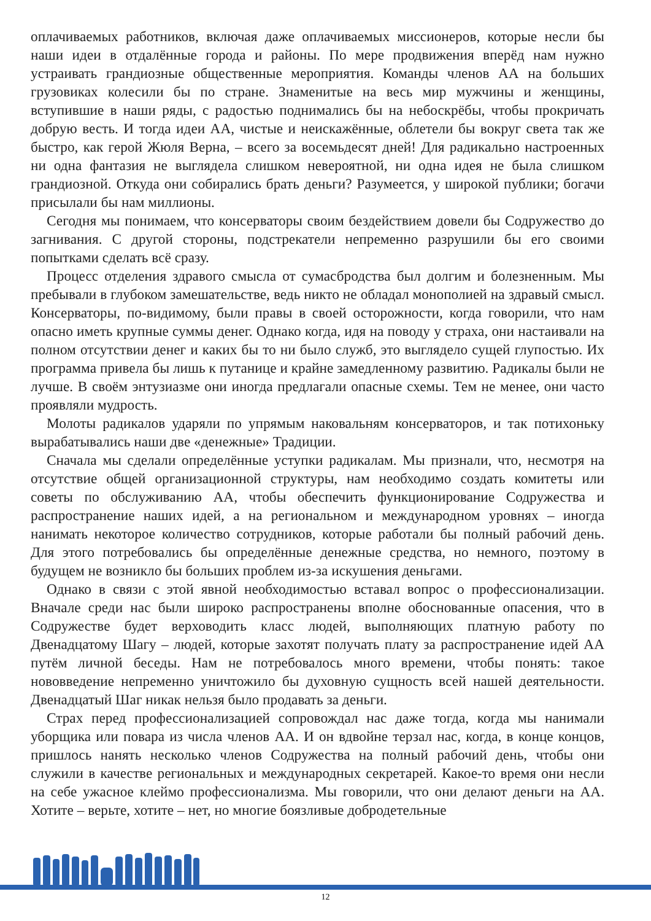оплачиваемых работников, включая даже оплачиваемых миссионеров, которые несли бы наши идеи в отдалённые города и районы. По мере продвижения вперёд нам нужно устраивать грандиозные общественные мероприятия. Команды членов АА на больших грузовиках колесили бы по стране. Знаменитые на весь мир мужчины и женщины, вступившие в наши ряды, с радостью поднимались бы на небоскрёбы, чтобы прокричать добрую весть. И тогда идеи АА, чистые и неискажённые, облетели бы вокруг света так же быстро, как герой Жюля Верна, – всего за восемьдесят дней! Для радикально настроенных ни одна фантазия не выглядела слишком невероятной, ни одна идея не была слишком грандиозной. Откуда они собирались брать деньги? Разумеется, у широкой публики; богачи присылали бы нам миллионы.
Сегодня мы понимаем, что консерваторы своим бездействием довели бы Содружество до загнивания. С другой стороны, подстрекатели непременно разрушили бы его своими попытками сделать всё сразу.
Процесс отделения здравого смысла от сумасбродства был долгим и болезненным. Мы пребывали в глубоком замешательстве, ведь никто не обладал монополией на здравый смысл. Консерваторы, по-видимому, были правы в своей осторожности, когда говорили, что нам опасно иметь крупные суммы денег. Однако когда, идя на поводу у страха, они настаивали на полном отсутствии денег и каких бы то ни было служб, это выглядело сущей глупостью. Их программа привела бы лишь к путанице и крайне замедленному развитию. Радикалы были не лучше. В своём энтузиазме они иногда предлагали опасные схемы. Тем не менее, они часто проявляли мудрость.
Молоты радикалов ударяли по упрямым наковальням консерваторов, и так потихоньку вырабатывались наши две «денежные» Традиции.
Сначала мы сделали определённые уступки радикалам. Мы признали, что, несмотря на отсутствие общей организационной структуры, нам необходимо создать комитеты или советы по обслуживанию АА, чтобы обеспечить функционирование Содружества и распространение наших идей, а на региональном и международном уровнях – иногда нанимать некоторое количество сотрудников, которые работали бы полный рабочий день. Для этого потребовались бы определённые денежные средства, но немного, поэтому в будущем не возникло бы больших проблем из-за искушения деньгами.
Однако в связи с этой явной необходимостью вставал вопрос о профессионализации. Вначале среди нас были широко распространены вполне обоснованные опасения, что в Содружестве будет верховодить класс людей, выполняющих платную работу по Двенадцатому Шагу – людей, которые захотят получать плату за распространение идей АА путём личной беседы. Нам не потребовалось много времени, чтобы понять: такое нововведение непременно уничтожило бы духовную сущность всей нашей деятельности. Двенадцатый Шаг никак нельзя было продавать за деньги.
Страх перед профессионализацией сопровождал нас даже тогда, когда мы нанимали уборщика или повара из числа членов АА. И он вдвойне терзал нас, когда, в конце концов, пришлось нанять несколько членов Содружества на полный рабочий день, чтобы они служили в качестве региональных и международных секретарей. Какое-то время они несли на себе ужасное клеймо профессионализма. Мы говорили, что они делают деньги на АА. Хотите – верьте, хотите – нет, но многие боязливые добродетельные
12